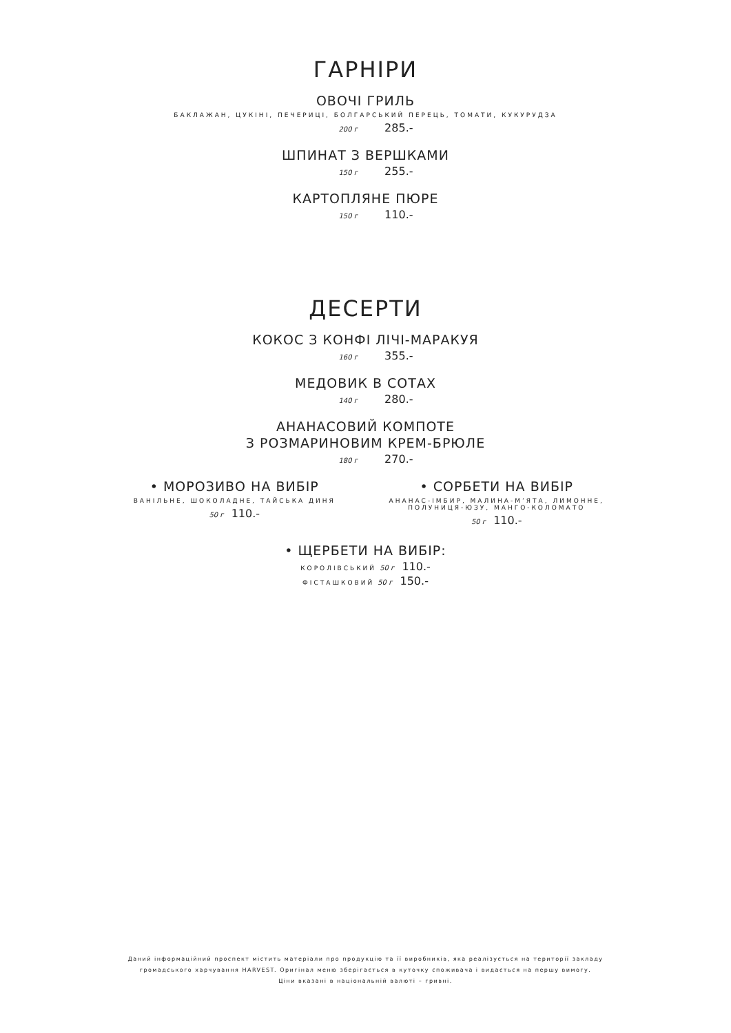ГАРНІРИ
ОВОЧІ ГРИЛЬ
БАКЛАЖАН, ЦУКІНІ, ПЕЧЕРИЦІ, БОЛГАРСЬКИЙ ПЕРЕЦЬ, ТОМАТИ, КУКУРУДЗА
200 г 285.-
ШПИНАТ З ВЕРШКАМИ
150 г 255.-
КАРТОПЛЯНЕ ПЮРЕ
150 г 110.-
ДЕСЕРТИ
КОКОС З КОНФІ ЛІЧІ-МАРАКУЯ
160 г 355.-
МЕДОВИК В СОТАХ
140 г 280.-
АНАНАСОВИЙ КОМПОТЕ
З РОЗМАРИНОВИМ КРЕМ-БРЮЛЕ
180 г 270.-
• МОРОЗИВО НА ВИБІР
ВАНІЛЬНЕ, ШОКОЛАДНЕ, ТАЙСЬКА ДИНЯ
50 г 110.-
• СОРБЕТИ НА ВИБІР
АНАНАС-ІМБИР, МАЛИНА-М’ЯТА, ЛИМОННЕ,
ПОЛУНИЦЯ-ЮЗУ, МАНГО-КОЛОМАТО
50 г 110.-
• ЩЕРБЕТИ НА ВИБІР:
КОРОЛІВСЬКИЙ 50 г 110.-
ФІСТАШКОВИЙ 50 г 150.-
Даний інформаційний проспект містить матеріали про продукцію та її виробників, яка реалізується на території закладу
громадського харчування HARVEST. Оригінал меню зберігається в куточку споживача і видається на першу вимогу.
Ціни вказані в національній валюті – гривні.